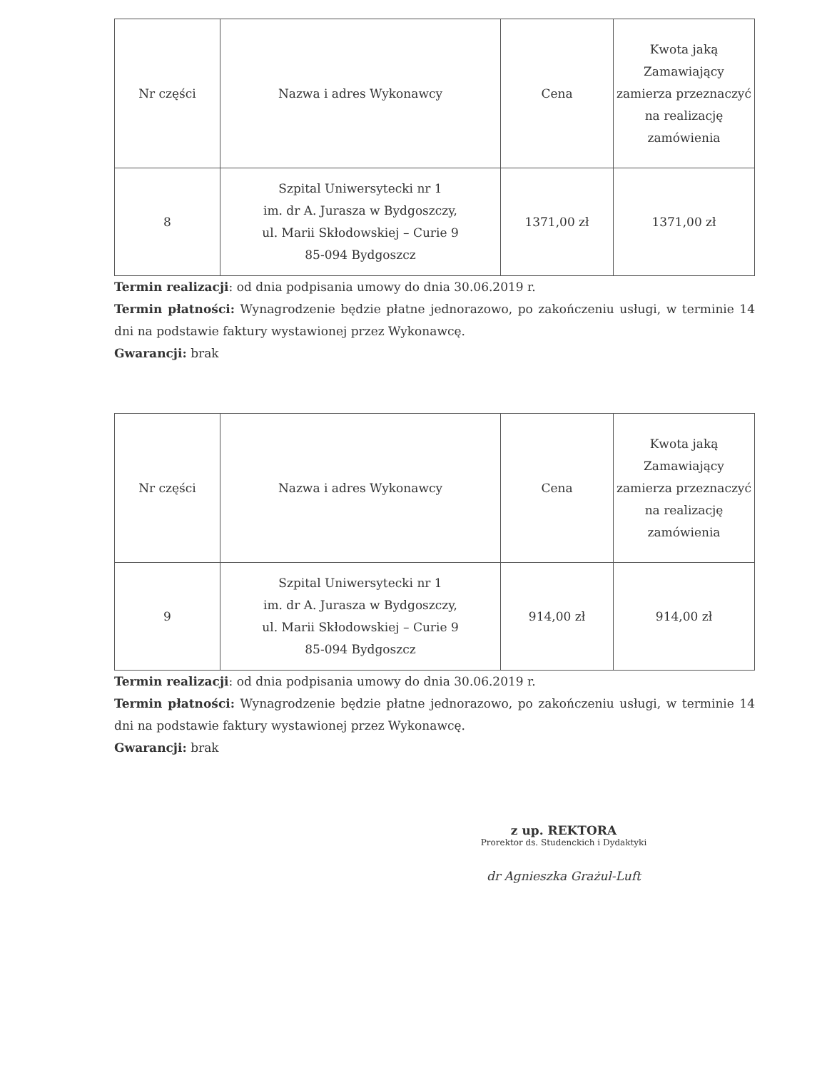| Nr części | Nazwa i adres Wykonawcy | Cena | Kwota jaką Zamawiający zamierza przeznaczyć na realizację zamówienia |
| --- | --- | --- | --- |
| 8 | Szpital Uniwersytecki nr 1 im. dr A. Jurasza w Bydgoszczy, ul. Marii Skłodowskiej – Curie 9 85-094 Bydgoszcz | 1371,00 zł | 1371,00 zł |
Termin realizacji: od dnia podpisania umowy do dnia 30.06.2019 r.
Termin płatności: Wynagrodzenie będzie płatne jednorazowo, po zakończeniu usługi, w terminie 14 dni na podstawie faktury wystawionej przez Wykonawcę.
Gwarancji: brak
| Nr części | Nazwa i adres Wykonawcy | Cena | Kwota jaką Zamawiający zamierza przeznaczyć na realizację zamówienia |
| --- | --- | --- | --- |
| 9 | Szpital Uniwersytecki nr 1 im. dr A. Jurasza w Bydgoszczy, ul. Marii Skłodowskiej – Curie 9 85-094 Bydgoszcz | 914,00 zł | 914,00 zł |
Termin realizacji: od dnia podpisania umowy do dnia 30.06.2019 r.
Termin płatności: Wynagrodzenie będzie płatne jednorazowo, po zakończeniu usługi, w terminie 14 dni na podstawie faktury wystawionej przez Wykonawcę.
Gwarancji: brak
z up. REKTORA
Prorektor ds. Studenckich i Dydaktyki
dr Agnieszka Grażul-Luft